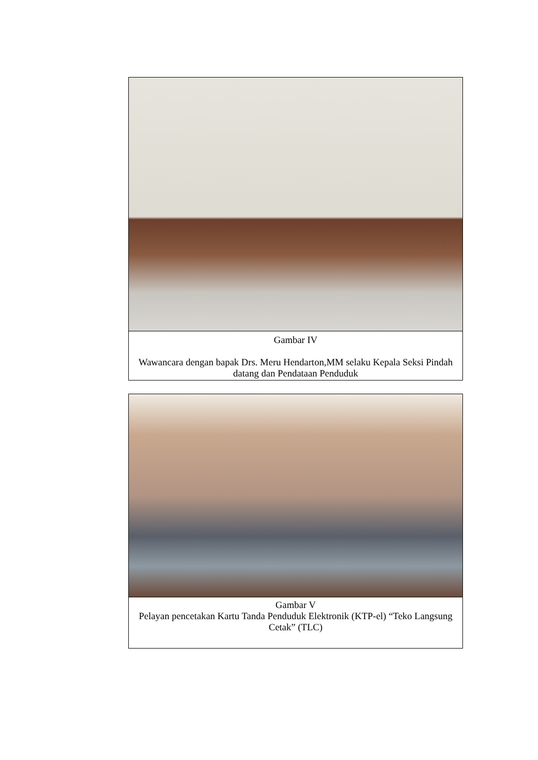| Gambar IV Wawancara dengan bapak Drs. Meru Hendarton,MM selaku Kepala Seksi Pindah datang dan Pendataan Penduduk |
| Gambar V Pelayan pencetakan Kartu Tanda Penduduk Elektronik (KTP-el) “Teko Langsung Cetak” (TLC) |